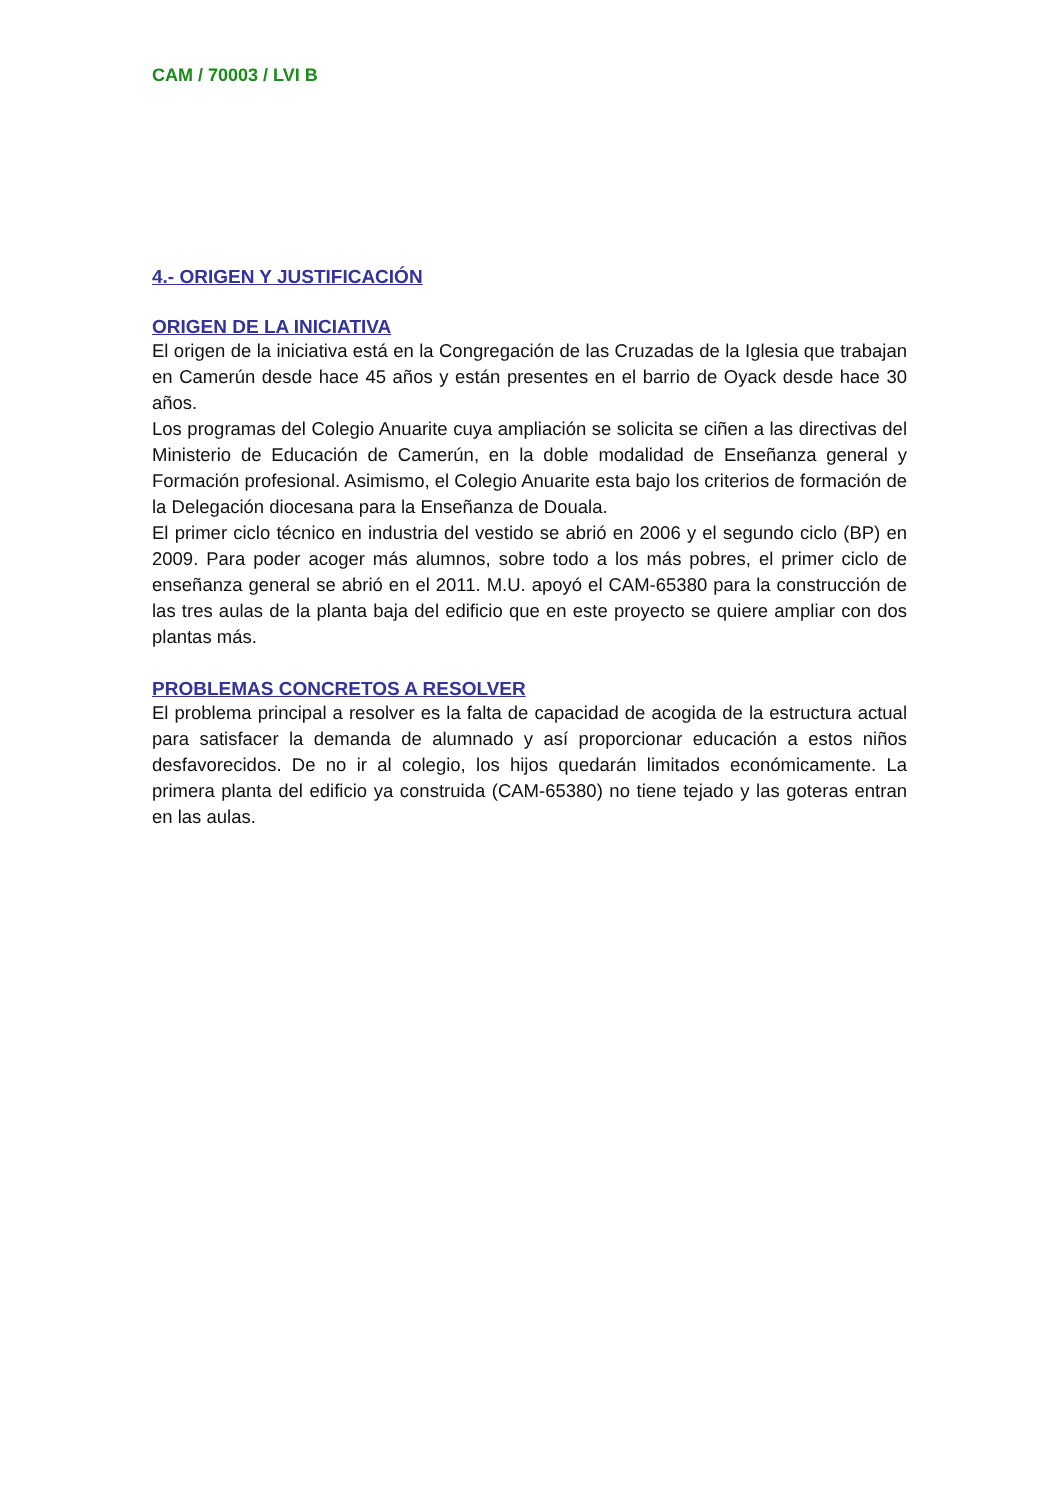CAM / 70003 / LVI B
4.- ORIGEN Y JUSTIFICACIÓN
ORIGEN DE LA INICIATIVA
El origen de la iniciativa está en la Congregación de las Cruzadas de la Iglesia que trabajan en Camerún desde hace 45 años y están presentes en el barrio de Oyack desde hace 30 años.
Los programas del Colegio Anuarite cuya ampliación se solicita se ciñen a las directivas del Ministerio de Educación de Camerún, en la doble modalidad de Enseñanza general y Formación profesional. Asimismo, el Colegio Anuarite esta bajo los criterios de formación de la Delegación diocesana para la Enseñanza de Douala.
El primer ciclo técnico en industria del vestido se abrió en 2006 y el segundo ciclo (BP) en 2009. Para poder acoger más alumnos, sobre todo a los más pobres, el primer ciclo de enseñanza general se abrió en el 2011. M.U. apoyó el CAM-65380 para la construcción de las tres aulas de la planta baja del edificio que en este proyecto se quiere ampliar con dos plantas más.
PROBLEMAS CONCRETOS A RESOLVER
El problema principal a resolver es la falta de capacidad de acogida de la estructura actual para satisfacer la demanda de alumnado y así proporcionar educación a estos niños desfavorecidos. De no ir al colegio, los hijos quedarán limitados económicamente. La primera planta del edificio ya construida (CAM-65380) no tiene tejado y las goteras entran en las aulas.